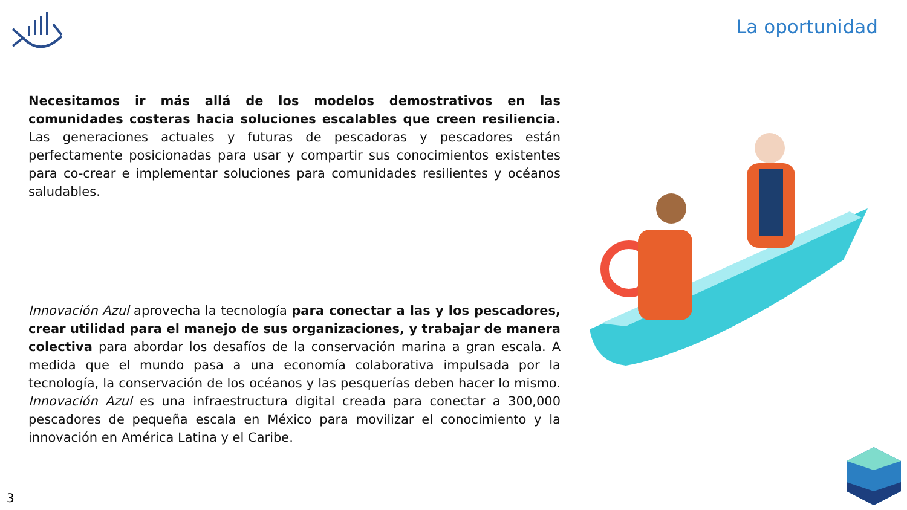La oportunidad
Necesitamos ir más allá de los modelos demostrativos en las comunidades costeras hacia soluciones escalables que creen resiliencia. Las generaciones actuales y futuras de pescadoras y pescadores están perfectamente posicionadas para usar y compartir sus conocimientos existentes para co-crear e implementar soluciones para comunidades resilientes y océanos saludables.
Innovación Azul aprovecha la tecnología para conectar a las y los pescadores, crear utilidad para el manejo de sus organizaciones, y trabajar de manera colectiva para abordar los desafíos de la conservación marina a gran escala. A medida que el mundo pasa a una economía colaborativa impulsada por la tecnología, la conservación de los océanos y las pesquerías deben hacer lo mismo. Innovación Azul es una infraestructura digital creada para conectar a 300,000 pescadores de pequeña escala en México para movilizar el conocimiento y la innovación en América Latina y el Caribe.
3